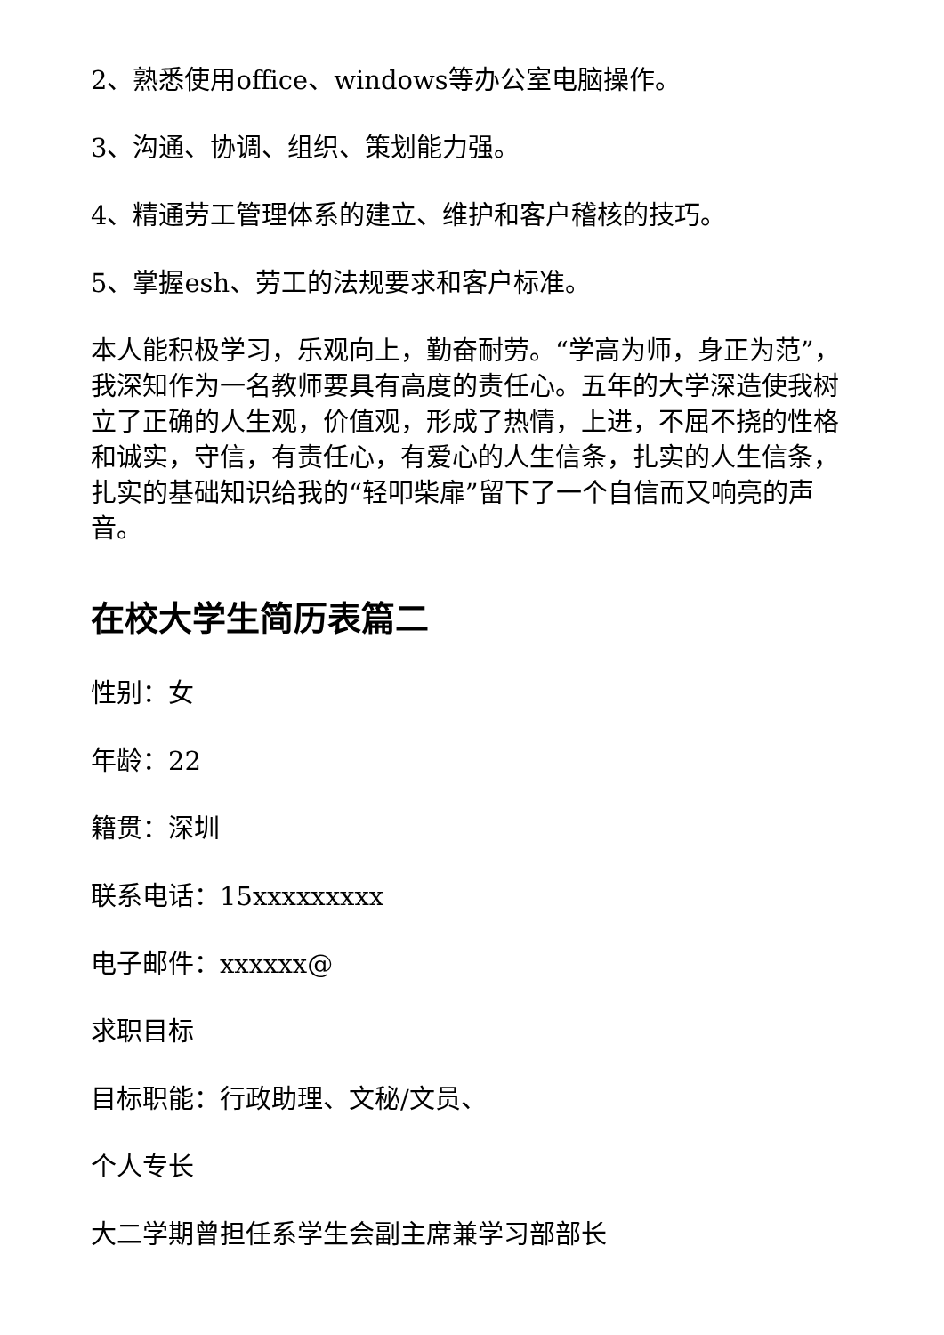2、熟悉使用office、windows等办公室电脑操作。
3、沟通、协调、组织、策划能力强。
4、精通劳工管理体系的建立、维护和客户稽核的技巧。
5、掌握esh、劳工的法规要求和客户标准。
本人能积极学习，乐观向上，勤奋耐劳。“学高为师，身正为范”，我深知作为一名教师要具有高度的责任心。五年的大学深造使我树立了正确的人生观，价值观，形成了热情，上进，不屈不挠的性格和诚实，守信，有责任心，有爱心的人生信条，扎实的人生信条，扎实的基础知识给我的“轻叩柴扉”留下了一个自信而又响亮的声音。
在校大学生简历表篇二
性别：女
年龄：22
籍贯：深圳
联系电话：15xxxxxxxxx
电子邮件：xxxxxx@
求职目标
目标职能：行政助理、文秘/文员、
个人专长
大二学期曾担任系学生会副主席兼学习部部长